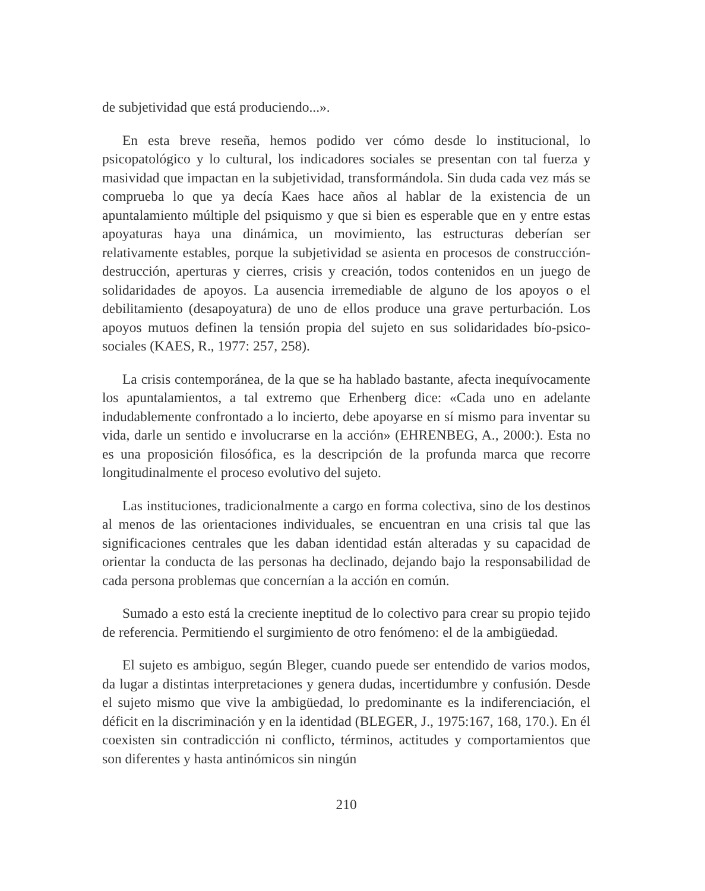de subjetividad que está produciendo...».
En esta breve reseña, hemos podido ver cómo desde lo institucional, lo psicopatológico y lo cultural, los indicadores sociales se presentan con tal fuerza y masividad que impactan en la subjetividad, transformándola. Sin duda cada vez más se comprueba lo que ya decía Kaes hace años al hablar de la existencia de un apuntalamiento múltiple del psiquismo y que si bien es esperable que en y entre estas apoyaturas haya una dinámica, un movimiento, las estructuras deberían ser relativamente estables, porque la subjetividad se asienta en procesos de construcción-destrucción, aperturas y cierres, crisis y creación, todos contenidos en un juego de solidaridades de apoyos. La ausencia irremediable de alguno de los apoyos o el debilitamiento (desapoyatura) de uno de ellos produce una grave perturbación. Los apoyos mutuos definen la tensión propia del sujeto en sus solidaridades bío-psico-sociales (KAES, R., 1977: 257, 258).
La crisis contemporánea, de la que se ha hablado bastante, afecta inequívocamente los apuntalamientos, a tal extremo que Erhenberg dice: «Cada uno en adelante indudablemente confrontado a lo incierto, debe apoyarse en sí mismo para inventar su vida, darle un sentido e involucrarse en la acción» (EHRENBEG, A., 2000:). Esta no es una proposición filosófica, es la descripción de la profunda marca que recorre longitudinalmente el proceso evolutivo del sujeto.
Las instituciones, tradicionalmente a cargo en forma colectiva, sino de los destinos al menos de las orientaciones individuales, se encuentran en una crisis tal que las significaciones centrales que les daban identidad están alteradas y su capacidad de orientar la conducta de las personas ha declinado, dejando bajo la responsabilidad de cada persona problemas que concernían a la acción en común.
Sumado a esto está la creciente ineptitud de lo colectivo para crear su propio tejido de referencia. Permitiendo el surgimiento de otro fenómeno: el de la ambigüedad.
El sujeto es ambiguo, según Bleger, cuando puede ser entendido de varios modos, da lugar a distintas interpretaciones y genera dudas, incertidumbre y confusión. Desde el sujeto mismo que vive la ambigüedad, lo predominante es la indiferenciación, el déficit en la discriminación y en la identidad (BLEGER, J., 1975:167, 168, 170.). En él coexisten sin contradicción ni conflicto, términos, actitudes y comportamientos que son diferentes y hasta antinómicos sin ningún
210